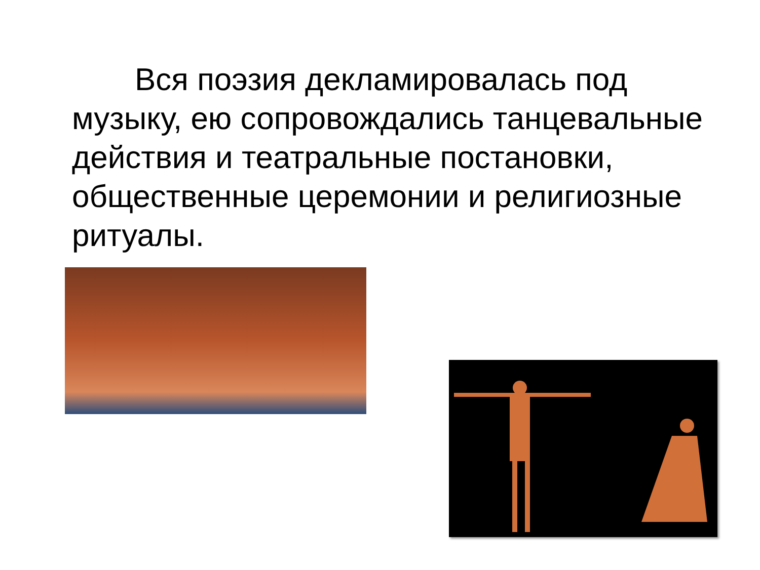Вся поэзия декламировалась под музыку, ею сопровождались танцевальные действия и театральные постановки, общественные церемонии и религиозные ритуалы.